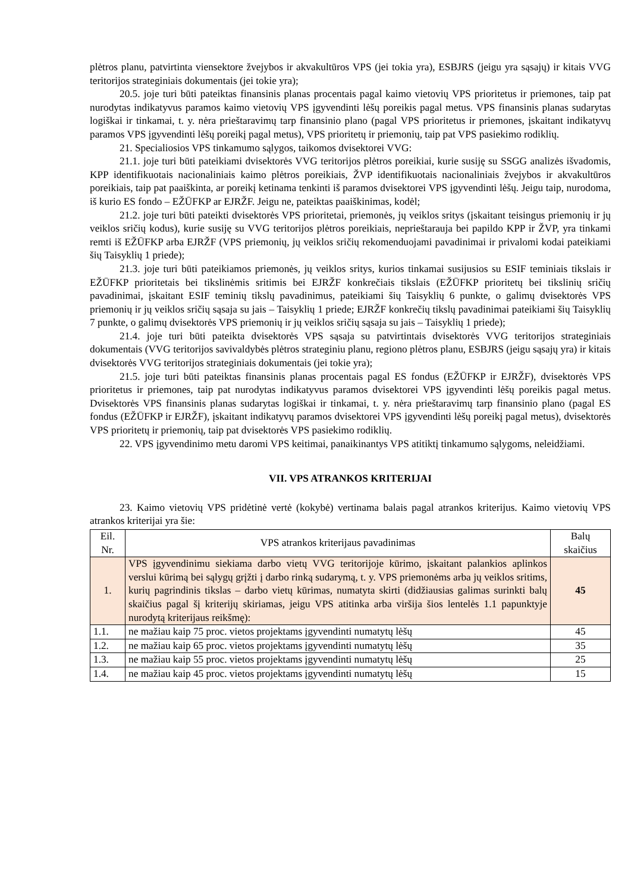plėtros planu, patvirtinta viensektore žvejybos ir akvakultūros VPS (jei tokia yra), ESBJRS (jeigu yra sąsajų) ir kitais VVG teritorijos strateginiais dokumentais (jei tokie yra);
20.5. joje turi būti pateiktas finansinis planas procentais pagal kaimo vietovių VPS prioritetus ir priemones, taip pat nurodytas indikatyvus paramos kaimo vietovių VPS įgyvendinti lėšų poreikis pagal metus. VPS finansinis planas sudarytas logiškai ir tinkamai, t. y. nėra prieštaravimų tarp finansinio plano (pagal VPS prioritetus ir priemones, įskaitant indikatyvų paramos VPS įgyvendinti lėšų poreikį pagal metus), VPS prioritetų ir priemonių, taip pat VPS pasiekimo rodiklių.
21. Specialiosios VPS tinkamumo sąlygos, taikomos dvisektorei VVG:
21.1. joje turi būti pateikiami dvisektorės VVG teritorijos plėtros poreikiai, kurie susiję su SSGG analizės išvadomis, KPP identifikuotais nacionaliniais kaimo plėtros poreikiais, ŽVP identifikuotais nacionaliniais žvejybos ir akvakultūros poreikiais, taip pat paaiškinta, ar poreikį ketinama tenkinti iš paramos dvisektorei VPS įgyvendinti lėšų. Jeigu taip, nurodoma, iš kurio ES fondo – EŽŪFKP ar EJRŽF. Jeigu ne, pateiktas paaiškinimas, kodėl;
21.2. joje turi būti pateikti dvisektorės VPS prioritetai, priemonės, jų veiklos sritys (įskaitant teisingus priemonių ir jų veiklos sričių kodus), kurie susiję su VVG teritorijos plėtros poreikiais, neprieštarauja bei papildo KPP ir ŽVP, yra tinkami remti iš EŽŪFKP arba EJRŽF (VPS priemonių, jų veiklos sričių rekomenduojami pavadinimai ir privalomi kodai pateikiami šių Taisyklių 1 priede);
21.3. joje turi būti pateikiamos priemonės, jų veiklos sritys, kurios tinkamai susijusios su ESIF teminiais tikslais ir EŽŪFKP prioritetais bei tikslinėmis sritimis bei EJRŽF konkrečiais tikslais (EŽŪFKP prioritetų bei tikslinių sričių pavadinimai, įskaitant ESIF teminių tikslų pavadinimus, pateikiami šių Taisyklių 6 punkte, o galimų dvisektorės VPS priemonių ir jų veiklos sričių sąsaja su jais – Taisyklių 1 priede; EJRŽF konkrečių tikslų pavadinimai pateikiami šių Taisyklių 7 punkte, o galimų dvisektorės VPS priemonių ir jų veiklos sričių sąsaja su jais – Taisyklių 1 priede);
21.4. joje turi būti pateikta dvisektorės VPS sąsaja su patvirtintais dvisektorės VVG teritorijos strateginiais dokumentais (VVG teritorijos savivaldybės plėtros strateginiu planu, regiono plėtros planu, ESBJRS (jeigu sąsajų yra) ir kitais dvisektorės VVG teritorijos strateginiais dokumentais (jei tokie yra);
21.5. joje turi būti pateiktas finansinis planas procentais pagal ES fondus (EŽŪFKP ir EJRŽF), dvisektorės VPS prioritetus ir priemones, taip pat nurodytas indikatyvus paramos dvisektorei VPS įgyvendinti lėšų poreikis pagal metus. Dvisektorės VPS finansinis planas sudarytas logiškai ir tinkamai, t. y. nėra prieštaravimų tarp finansinio plano (pagal ES fondus (EŽŪFKP ir EJRŽF), įskaitant indikatyvų paramos dvisektorei VPS įgyvendinti lėšų poreikį pagal metus), dvisektorės VPS prioritetų ir priemonių, taip pat dvisektorės VPS pasiekimo rodiklių.
22. VPS įgyvendinimo metu daromi VPS keitimai, panaikinantys VPS atitiktį tinkamumo sąlygoms, neleidžiami.
VII. VPS ATRANKOS KRITERIJAI
23. Kaimo vietovių VPS pridėtinė vertė (kokybė) vertinama balais pagal atrankos kriterijus. Kaimo vietovių VPS atrankos kriterijai yra šie:
| Eil. Nr. | VPS atrankos kriterijaus pavadinimas | Balų skaičius |
| --- | --- | --- |
| 1. | VPS įgyvendinimu siekiama darbo vietų VVG teritorijoje kūrimo, įskaitant palankios aplinkos verslui kūrimą bei sąlygų grįžti į darbo rinką sudarymą, t. y. VPS priemonėms arba jų veiklos sritims, kurių pagrindinis tikslas – darbo vietų kūrimas, numatyta skirti (didžiausias galimas surinkti balų skaičius pagal šį kriterijų skiriamas, jeigu VPS atitinka arba viršija šios lentelės 1.1 papunktyje nurodytą kriterijaus reikšmę): | 45 |
| 1.1. | ne mažiau kaip 75 proc. vietos projektams įgyvendinti numatytų lėšų | 45 |
| 1.2. | ne mažiau kaip 65 proc. vietos projektams įgyvendinti numatytų lėšų | 35 |
| 1.3. | ne mažiau kaip 55 proc. vietos projektams įgyvendinti numatytų lėšų | 25 |
| 1.4. | ne mažiau kaip 45 proc. vietos projektams įgyvendinti numatytų lėšų | 15 |